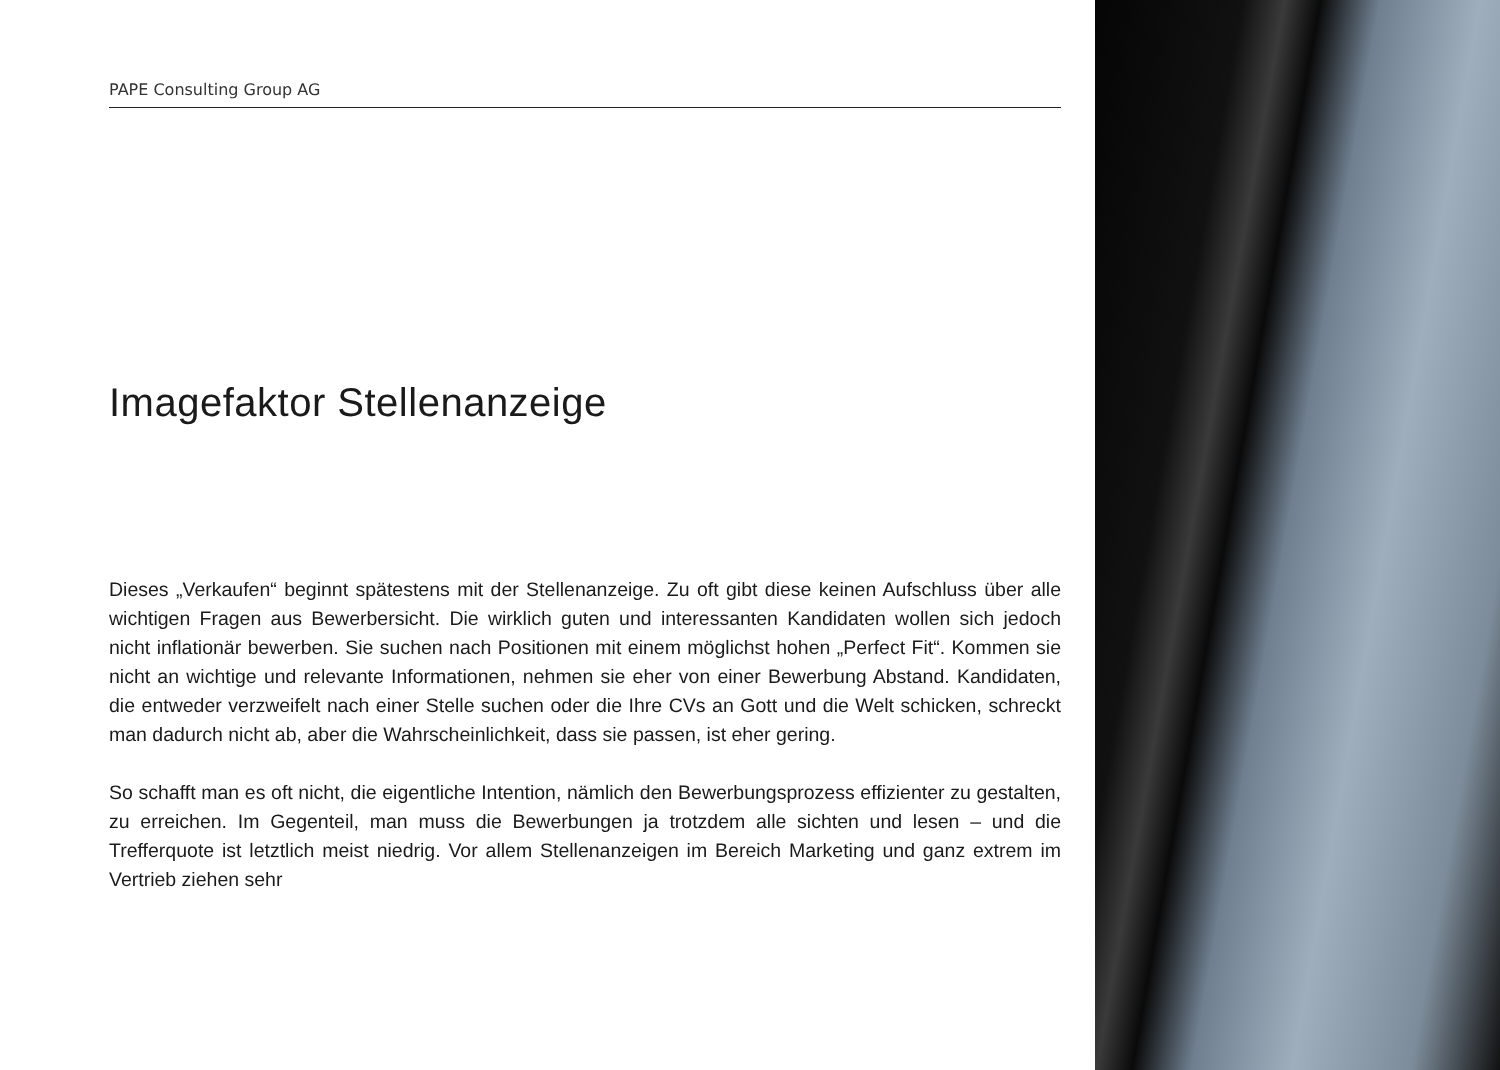PAPE Consulting Group AG
Imagefaktor Stellenanzeige
Dieses „Verkaufen“ beginnt spätestens mit der Stellenanzeige. Zu oft gibt diese keinen Aufschluss über alle wichtigen Fragen aus Bewerbersicht. Die wirklich guten und interessanten Kandidaten wollen sich jedoch nicht inflationär bewerben. Sie suchen nach Positionen mit einem möglichst hohen „Perfect Fit“. Kommen sie nicht an wichtige und relevante Informationen, nehmen sie eher von einer Bewerbung Abstand. Kandidaten, die entweder verzweifelt nach einer Stelle suchen oder die Ihre CVs an Gott und die Welt schicken, schreckt man dadurch nicht ab, aber die Wahrscheinlichkeit, dass sie passen, ist eher gering.
So schafft man es oft nicht, die eigentliche Intention, nämlich den Bewerbungsprozess effizienter zu gestalten, zu erreichen. Im Gegenteil, man muss die Bewerbungen ja trotzdem alle sichten und lesen – und die Trefferquote ist letztlich meist niedrig. Vor allem Stellenanzeigen im Bereich Marketing und ganz extrem im Vertrieb ziehen sehr